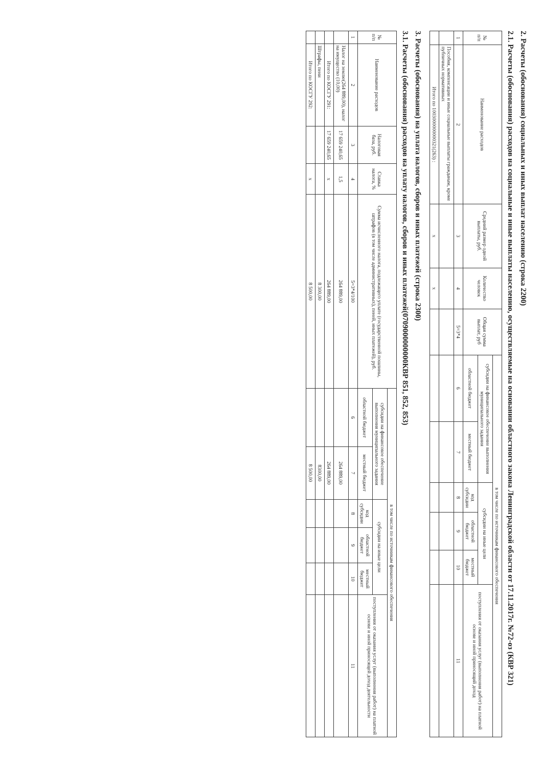2. Расчеты (обоснования) социальных и иных выплат населению (строка 2200)
2.1. Расчеты (обоснования) расходов на социальные и иные выплаты населению, осуществляемые на основании областного закона Ленинградской области от 17.11.2017г. №72-оз (КВР 321)
| № п/п | Наименование расходов | Средний размер одной выплаты, руб. | Количество человек | Общая сумма выплат, руб | в том числе по источникам финансового обеспечения | | | | | |
| --- | --- | --- | --- | --- | --- | --- | --- | --- | --- | --- |
| | | | | | субсидии на финансовое обеспечение выполнения муниципального задания | | субсидии на иные цели | | | поступления от оказания услуг (выполнения работ) на платной основе и иной приносящий доход |
| | | | | | областной бюджет | местный бюджет | код субсидии | областной бюджет | местный бюджет | |
| 1 | 2 | 3 | 4 | 5=3*4 | 6 | 7 | 8 | 9 | 10 | 11 |
| | Пособия, компенсации и иные социальные выплаты гражданам, кроме публичных нормативных | | | | | | | | | |
| | Итого по 1003000000000321(263) : | x | x | | | | | | | |
3. Расчеты (обоснования) на уплата налогов, сборов и иных платежей (строка 2300)
3.1. Расчеты (обоснования) расходов на уплату налогов, сборов и иных платежей(0709000000000КВР 851, 852, 853)
| № п/п | Наименование расходов | Налоговая база, руб. | Ставка налога, % | Сумма исчисленного налога, подлежащего уплате (государственной пошлины, штрафов (в том числе административных), пеней, иных платежей), руб. | в том числе по источникам финансового обеспечения | | | | | |
| --- | --- | --- | --- | --- | --- | --- | --- | --- | --- | --- |
| | | | | | субсидии на финансовое обеспечение выполнения муниципального задания | | субсидии на иные цели | | | поступления от оказания услуг (выполнения работ) на платной основе и иной приносящей доход деятельности |
| | | | | | областной бюджет | местный бюджет | код субсидии | областной бюджет | местный бюджет | |
| 1 | 2 | 3 | 4 | 5=3*4/100 | 6 | 7 | 8 | 9 | 10 | 11 |
| | Налог на землю(264 889,00), налог на имущество (10,00) | 17 659 240,65 | 1,5 | 264 889,00 | | 264 889,00 | | | | |
| | Итого по КОСГУ 291: | 17 659 240,65 | x | 264 889,00 | | 264 889,00 | | | | |
| | Штрафы, пени | | | 8 300,00 | | 8300,00 | | | | |
| | Итого по КОСГУ 292: | | x | 8 500,00 | | 8 500,00 | | | | |